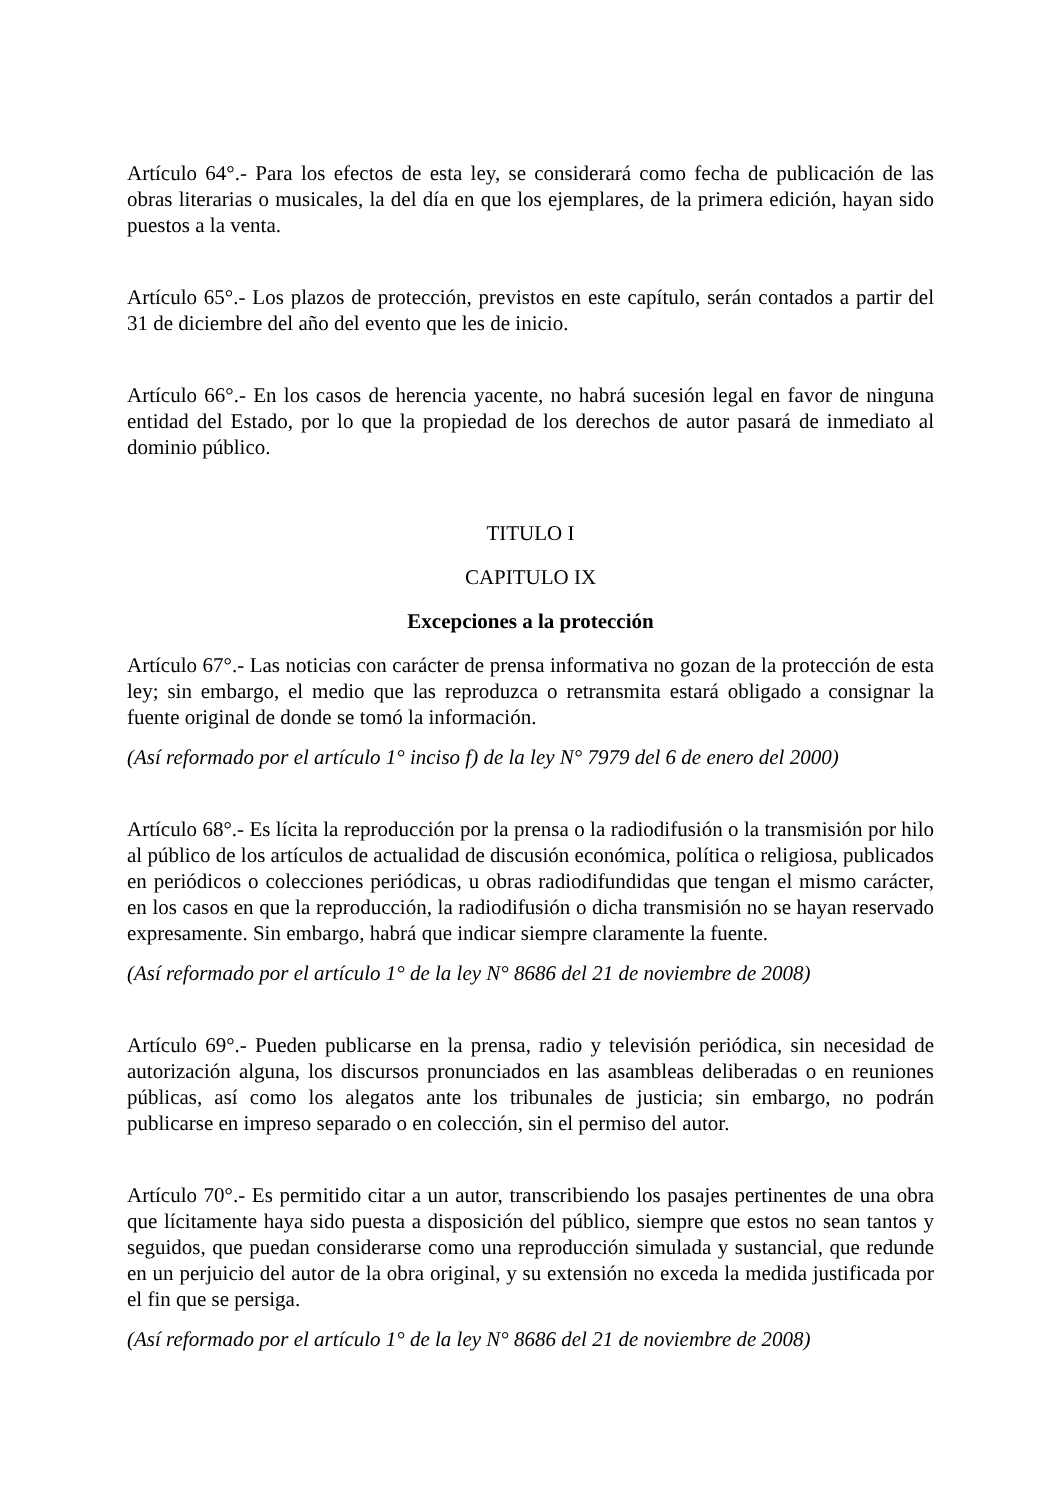Artículo 64°.- Para los efectos de esta ley, se considerará como fecha de publicación de las obras literarias o musicales, la del día en que los ejemplares, de la primera edición, hayan sido puestos a la venta.
Artículo 65°.- Los plazos de protección, previstos en este capítulo, serán contados a partir del 31 de diciembre del año del evento que les de inicio.
Artículo 66°.- En los casos de herencia yacente, no habrá sucesión legal en favor de ninguna entidad del Estado, por lo que la propiedad de los derechos de autor pasará de inmediato al dominio público.
TITULO I
CAPITULO IX
Excepciones a la protección
Artículo 67°.- Las noticias con carácter de prensa informativa no gozan de la protección de esta ley; sin embargo, el medio que las reproduzca o retransmita estará obligado a consignar la fuente original de donde se tomó la información.
(Así reformado por el artículo 1° inciso f) de la ley N° 7979 del 6 de enero del 2000)
Artículo 68°.- Es lícita la reproducción por la prensa o la radiodifusión o la transmisión por hilo al público de los artículos de actualidad de discusión económica, política o religiosa, publicados en periódicos o colecciones periódicas, u obras radiodifundidas que tengan el mismo carácter, en los casos en que la reproducción, la radiodifusión o dicha transmisión no se hayan reservado expresamente. Sin embargo, habrá que indicar siempre claramente la fuente.
(Así reformado por el artículo 1° de la ley N° 8686 del 21 de noviembre de 2008)
Artículo 69°.- Pueden publicarse en la prensa, radio y televisión periódica, sin necesidad de autorización alguna, los discursos pronunciados en las asambleas deliberadas o en reuniones públicas, así como los alegatos ante los tribunales de justicia; sin embargo, no podrán publicarse en impreso separado o en colección, sin el permiso del autor.
Artículo 70°.- Es permitido citar a un autor, transcribiendo los pasajes pertinentes de una obra que lícitamente haya sido puesta a disposición del público, siempre que estos no sean tantos y seguidos, que puedan considerarse como una reproducción simulada y sustancial, que redunde en un perjuicio del autor de la obra original, y su extensión no exceda la medida justificada por el fin que se persiga.
(Así reformado por el artículo 1° de la ley N° 8686 del 21 de noviembre de 2008)